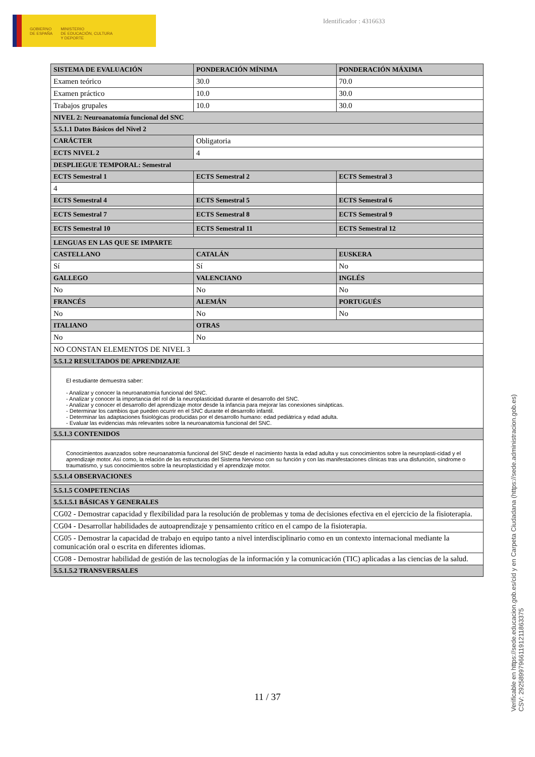GOBIERNO
DE ESPAÑA
MINISTERIO
DE EDUCACIÓN, CULTURA
Y DEPORTE
Identificador : 4316633
| SISTEMA DE EVALUACIÓN | PONDERACIÓN MÍNIMA | PONDERACIÓN MÁXIMA |
| --- | --- | --- |
| Examen teórico | 30.0 | 70.0 |
| Examen práctico | 10.0 | 30.0 |
| Trabajos grupales | 10.0 | 30.0 |
| NIVEL 2: Neuroanatomía funcional del SNC | | |
| 5.5.1.1 Datos Básicos del Nivel 2 | | |
| CARÁCTER | Obligatoria | |
| ECTS NIVEL 2 | 4 | |
| DESPLIEGUE TEMPORAL: Semestral | | |
| ECTS Semestral 1 | ECTS Semestral 2 | ECTS Semestral 3 |
| 4 | | |
| ECTS Semestral 4 | ECTS Semestral 5 | ECTS Semestral 6 |
| ECTS Semestral 7 | ECTS Semestral 8 | ECTS Semestral 9 |
| ECTS Semestral 10 | ECTS Semestral 11 | ECTS Semestral 12 |
| LENGUAS EN LAS QUE SE IMPARTE | | |
| CASTELLANO | CATALÁN | EUSKERA |
| Sí | Sí | No |
| GALLEGO | VALENCIANO | INGLÉS |
| No | No | No |
| FRANCÉS | ALEMÁN | PORTUGUÉS |
| No | No | No |
| ITALIANO | OTRAS | |
| No | No | |
| NO CONSTAN ELEMENTOS DE NIVEL 3 | | |
| 5.5.1.2 RESULTADOS DE APRENDIZAJE | | |
| El estudiante demuestra saber: - Analizar y conocer la neuroanatomía funcional del SNC. - Analizar y conocer la importancia del rol de la neuroplasticidad durante el desarrollo del SNC. - Analizar y conocer el desarrollo del aprendizaje motor desde la infancia para mejorar las conexiones sinápticas. - Determinar los cambios que pueden ocurrir en el SNC durante el desarrollo infantil. - Determinar las adaptaciones fisiológicas producidas por el desarrollo humano: edad pediátrica y edad adulta. - Evaluar las evidencias más relevantes sobre la neuroanatomía funcional del SNC. | | |
| 5.5.1.3 CONTENIDOS | | |
| Conocimientos avanzados sobre neuroanatomía funcional del SNC desde el nacimiento hasta la edad adulta y sus conocimientos sobre la neuroplasti-cidad y el aprendizaje motor. Así como, la relación de las estructuras del Sistema Nervioso con su función y con las manifestaciones clínicas tras una disfunción, síndrome o traumatismo, y sus conocimientos sobre la neuroplasticidad y el aprendizaje motor. | | |
| 5.5.1.4 OBSERVACIONES | | |
| 5.5.1.5 COMPETENCIAS | | |
| 5.5.1.5.1 BÁSICAS Y GENERALES | | |
| CG02 - Demostrar capacidad y flexibilidad para la resolución de problemas y toma de decisiones efectiva en el ejercicio de la fisioterapia. | | |
| CG04 - Desarrollar habilidades de autoaprendizaje y pensamiento crítico en el campo de la fisioterapia. | | |
| CG05 - Demostrar la capacidad de trabajo en equipo tanto a nivel interdisciplinario como en un contexto internacional mediante la comunicación oral o escrita en diferentes idiomas. | | |
| CG08 - Demostrar habilidad de gestión de las tecnologías de la información y la comunicación (TIC) aplicadas a las ciencias de la salud. | | |
| 5.5.1.5.2 TRANSVERSALES | | |
11 / 37
Verificable en https://sede.educacion.gob.es/cid y en Carpeta Ciudadana (https://sede.administracion.gob.es)
CSV: 292589979661191211863375